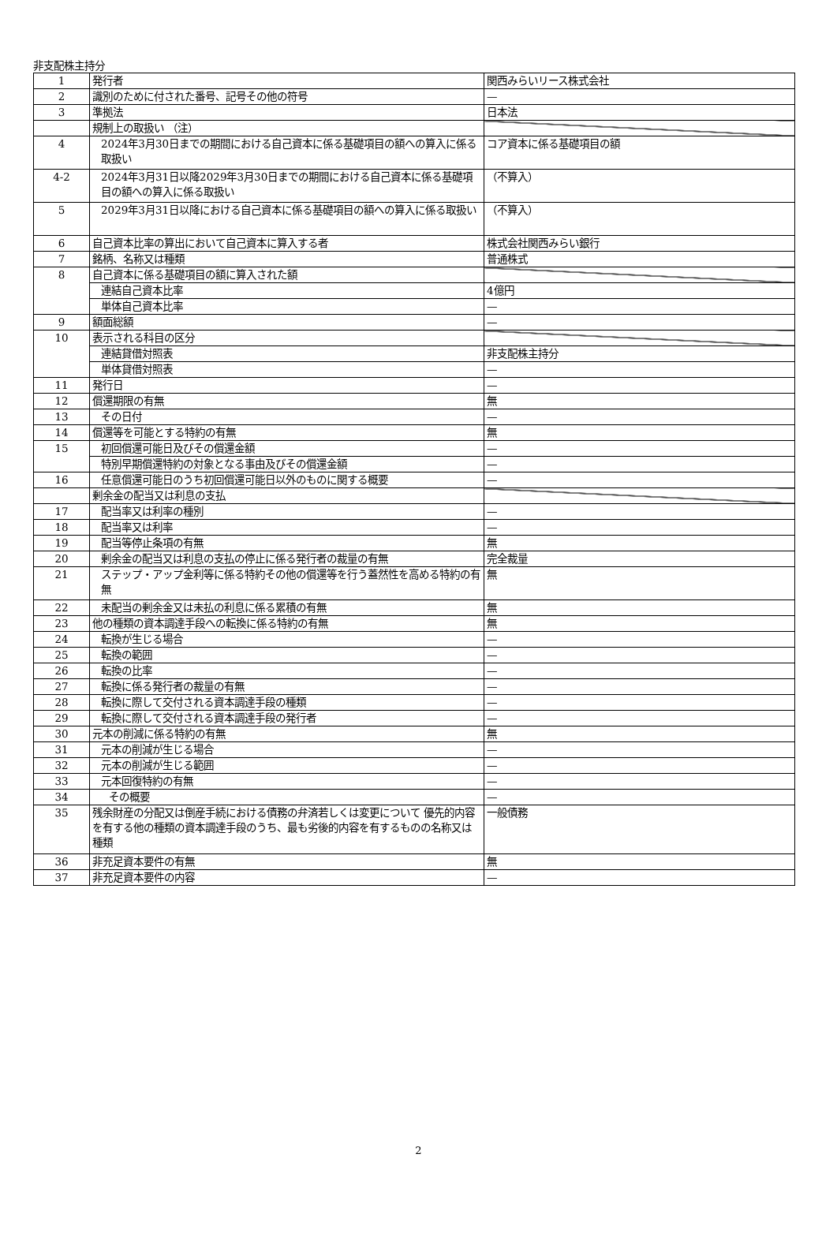非支配株主持分
| 1 | 発行者 | 関西みらいリース株式会社 |
| 2 | 識別のために付された番号、記号その他の符号 | — |
| 3 | 準拠法 | 日本法 |
| | 規制上の取扱い （注） | |
| 4 | 2024年3月30日までの期間における自己資本に係る基礎項目の額への算入に係る取扱い | コア資本に係る基礎項目の額 |
| 4-2 | 2024年3月31日以降2029年3月30日までの期間における自己資本に係る基礎項目の額への算入に係る取扱い | （不算入） |
| 5 | 2029年3月31日以降における自己資本に係る基礎項目の額への算入に係る取扱い | （不算入） |
| 6 | 自己資本比率の算出において自己資本に算入する者 | 株式会社関西みらい銀行 |
| 7 | 銘柄、名称又は種類 | 普通株式 |
| 8 | 自己資本に係る基礎項目の額に算入された額 | |
| | 連結自己資本比率 | 4億円 |
| | 単体自己資本比率 | — |
| 9 | 額面総額 | — |
| 10 | 表示される科目の区分 | |
| | 連結貸借対照表 | 非支配株主持分 |
| | 単体貸借対照表 | — |
| 11 | 発行日 | — |
| 12 | 償還期限の有無 | 無 |
| 13 | その日付 | — |
| 14 | 償還等を可能とする特約の有無 | 無 |
| 15 | 初回償還可能日及びその償還金額 | — |
| | 特別早期償還特約の対象となる事由及びその償還金額 | — |
| 16 | 任意償還可能日のうち初回償還可能日以外のものに関する概要 | — |
| | 剰余金の配当又は利息の支払 | |
| 17 | 配当率又は利率の種別 | — |
| 18 | 配当率又は利率 | — |
| 19 | 配当等停止条項の有無 | 無 |
| 20 | 剰余金の配当又は利息の支払の停止に係る発行者の裁量の有無 | 完全裁量 |
| 21 | ステップ・アップ金利等に係る特約その他の償還等を行う蓋然性を高める特約の有無 | 無 |
| 22 | 未配当の剰余金又は未払の利息に係る累積の有無 | 無 |
| 23 | 他の種類の資本調達手段への転換に係る特約の有無 | 無 |
| 24 | 転換が生じる場合 | — |
| 25 | 転換の範囲 | — |
| 26 | 転換の比率 | — |
| 27 | 転換に係る発行者の裁量の有無 | — |
| 28 | 転換に際して交付される資本調達手段の種類 | — |
| 29 | 転換に際して交付される資本調達手段の発行者 | — |
| 30 | 元本の削減に係る特約の有無 | 無 |
| 31 | 元本の削減が生じる場合 | — |
| 32 | 元本の削減が生じる範囲 | — |
| 33 | 元本回復特約の有無 | — |
| 34 | その概要 | — |
| 35 | 残余財産の分配又は倒産手続における債務の弁済若しくは変更について 優先的内容を有する他の種類の資本調達手段のうち、最も劣後的内容を有するものの名称又は種類 | 一般債務 |
| 36 | 非充足資本要件の有無 | 無 |
| 37 | 非充足資本要件の内容 | — |
2